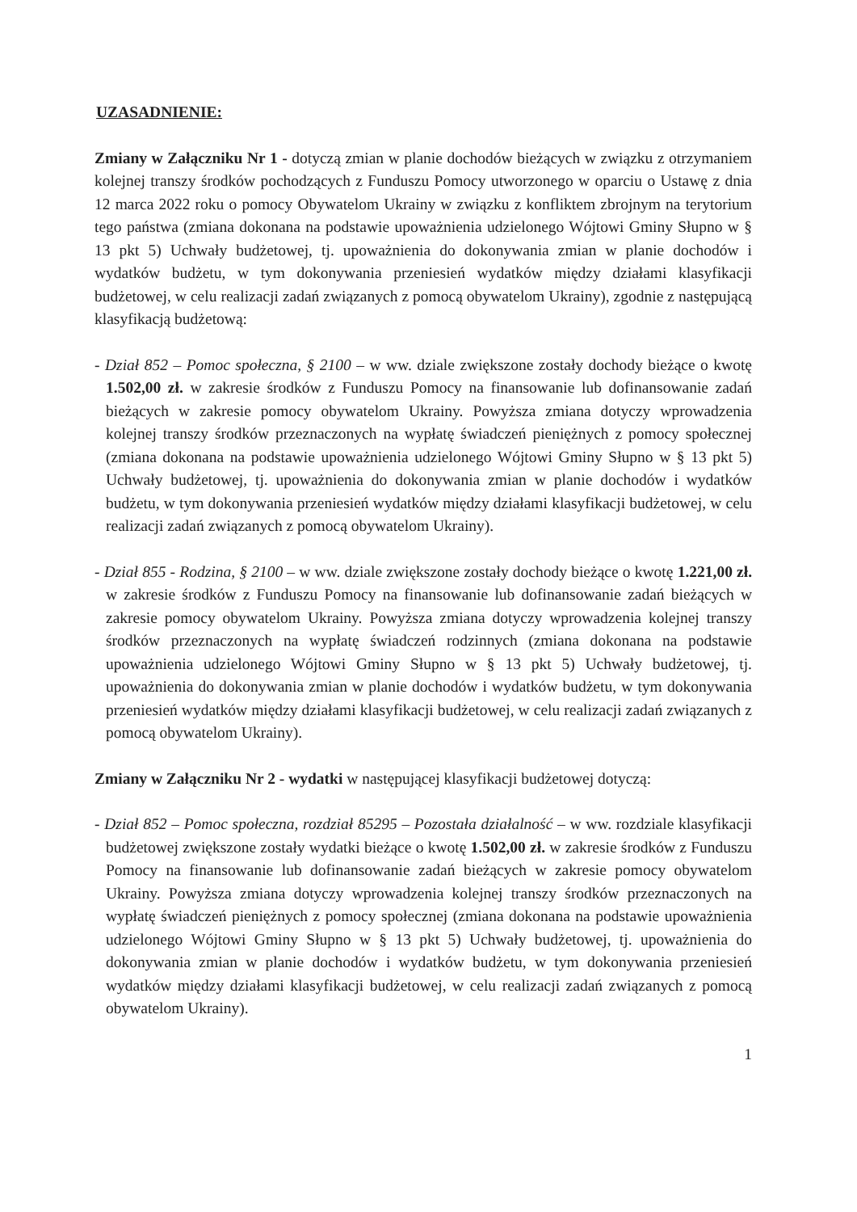UZASADNIENIE:
Zmiany w Załączniku Nr 1 - dotyczą zmian w planie dochodów bieżących w związku z otrzymaniem kolejnej transzy środków pochodzących z Funduszu Pomocy utworzonego w oparciu o Ustawę z dnia 12 marca 2022 roku o pomocy Obywatelom Ukrainy w związku z konfliktem zbrojnym na terytorium tego państwa (zmiana dokonana na podstawie upoważnienia udzielonego Wójtowi Gminy Słupno w § 13 pkt 5) Uchwały budżetowej, tj. upoważnienia do dokonywania zmian w planie dochodów i wydatków budżetu, w tym dokonywania przeniesień wydatków między działami klasyfikacji budżetowej, w celu realizacji zadań związanych z pomocą obywatelom Ukrainy), zgodnie z następującą klasyfikacją budżetową:
- Dział 852 – Pomoc społeczna, § 2100 – w ww. dziale zwiększone zostały dochody bieżące o kwotę 1.502,00 zł. w zakresie środków z Funduszu Pomocy na finansowanie lub dofinansowanie zadań bieżących w zakresie pomocy obywatelom Ukrainy. Powyższa zmiana dotyczy wprowadzenia kolejnej transzy środków przeznaczonych na wypłatę świadczeń pieniężnych z pomocy społecznej (zmiana dokonana na podstawie upoważnienia udzielonego Wójtowi Gminy Słupno w § 13 pkt 5) Uchwały budżetowej, tj. upoważnienia do dokonywania zmian w planie dochodów i wydatków budżetu, w tym dokonywania przeniesień wydatków między działami klasyfikacji budżetowej, w celu realizacji zadań związanych z pomocą obywatelom Ukrainy).
- Dział 855 - Rodzina, § 2100 – w ww. dziale zwiększone zostały dochody bieżące o kwotę 1.221,00 zł. w zakresie środków z Funduszu Pomocy na finansowanie lub dofinansowanie zadań bieżących w zakresie pomocy obywatelom Ukrainy. Powyższa zmiana dotyczy wprowadzenia kolejnej transzy środków przeznaczonych na wypłatę świadczeń rodzinnych (zmiana dokonana na podstawie upoważnienia udzielonego Wójtowi Gminy Słupno w § 13 pkt 5) Uchwały budżetowej, tj. upoważnienia do dokonywania zmian w planie dochodów i wydatków budżetu, w tym dokonywania przeniesień wydatków między działami klasyfikacji budżetowej, w celu realizacji zadań związanych z pomocą obywatelom Ukrainy).
Zmiany w Załączniku Nr 2 - wydatki w następującej klasyfikacji budżetowej dotyczą:
- Dział 852 – Pomoc społeczna, rozdział 85295 – Pozostała działalność – w ww. rozdziale klasyfikacji budżetowej zwiększone zostały wydatki bieżące o kwotę 1.502,00 zł. w zakresie środków z Funduszu Pomocy na finansowanie lub dofinansowanie zadań bieżących w zakresie pomocy obywatelom Ukrainy. Powyższa zmiana dotyczy wprowadzenia kolejnej transzy środków przeznaczonych na wypłatę świadczeń pieniężnych z pomocy społecznej (zmiana dokonana na podstawie upoważnienia udzielonego Wójtowi Gminy Słupno w § 13 pkt 5) Uchwały budżetowej, tj. upoważnienia do dokonywania zmian w planie dochodów i wydatków budżetu, w tym dokonywania przeniesień wydatków między działami klasyfikacji budżetowej, w celu realizacji zadań związanych z pomocą obywatelom Ukrainy).
1